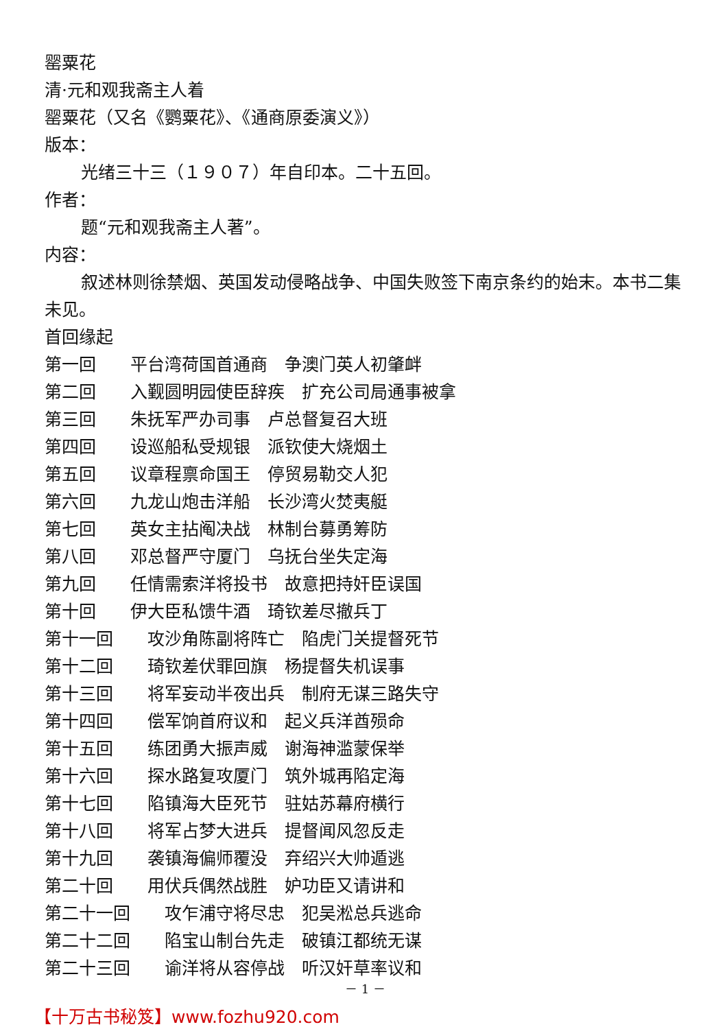罂粟花
清·元和观我斋主人着
罂粟花（又名《鹦粟花》、《通商原委演义》）
版本：
光绪三十三（１９０７）年自印本。二十五回。
作者：
题“元和观我斋主人著”。
内容：
叙述林则徐禁烟、英国发动侵略战争、中国失败签下南京条约的始末。本书二集未见。
首回缘起
第一回　　平台湾荷国首通商　争澳门英人初肇衅
第二回　　入觐圆明园使臣辞疾　扩充公司局通事被拿
第三回　　朱抚军严办司事　卢总督复召大班
第四回　　设巡船私受规银　派钦使大烧烟土
第五回　　议章程禀命国王　停贸易勒交人犯
第六回　　九龙山炮击洋船　长沙湾火焚夷艇
第七回　　英女主拈阄决战　林制台募勇筹防
第八回　　邓总督严守厦门　乌抚台坐失定海
第九回　　任情需索洋将投书　故意把持奸臣误国
第十回　　伊大臣私馈牛酒　琦钦差尽撤兵丁
第十一回　　攻沙角陈副将阵亡　陷虎门关提督死节
第十二回　　琦钦差伏罪回旗　杨提督失机误事
第十三回　　将军妄动半夜出兵　制府无谋三路失守
第十四回　　偿军饷首府议和　起义兵洋酋殒命
第十五回　　练团勇大振声威　谢海神滥蒙保举
第十六回　　探水路复攻厦门　筑外城再陷定海
第十七回　　陷镇海大臣死节　驻姑苏幕府横行
第十八回　　将军占梦大进兵　提督闻风忽反走
第十九回　　袭镇海偏师覆没　弃绍兴大帅遁逃
第二十回　　用伏兵偶然战胜　妒功臣又请讲和
第二十一回　　攻乍浦守将尽忠　犯吴淞总兵逃命
第二十二回　　陷宝山制台先走　破镇江都统无谋
第二十三回　　谕洋将从容停战　听汉奸草率议和
－ 1 －
【十万古书秘笈】www.fozhu920.com